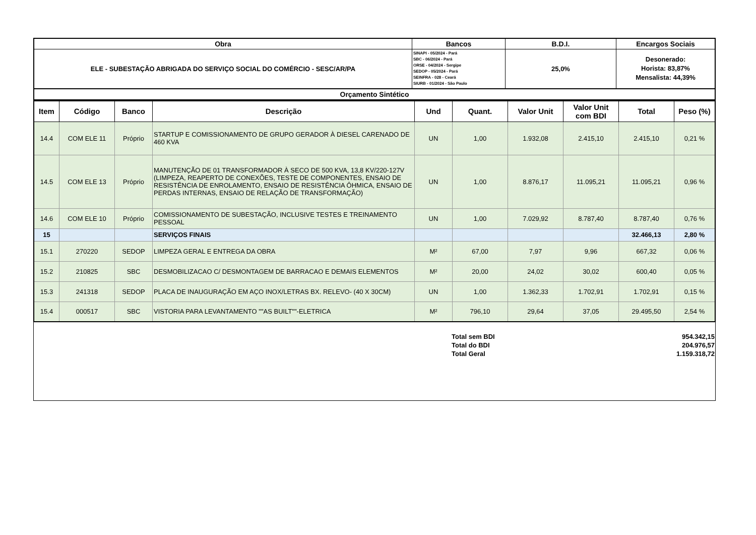| Obra | Bancos | B.D.I. | Encargos Sociais |
| ELE - SUBESTAÇÃO ABRIGADA DO SERVIÇO SOCIAL DO COMÉRCIO - SESC/AR/PA | SINAPI - 05/2024 - Pará SBC - 06/2024 - Pará ORSE - 04/2024 - Sergipe SEDOP - 05/2024 - Pará SEINFRA - 028 - Ceará SIURB - 01/2024 - São Paulo | 25,0% | Desonerado: Horista: 83,87% Mensalista: 44,39% |
| Orçamento Sintético | | | |
| Item | Código | Banco | Descrição | Und | Quant. | Valor Unit | Valor Unit com BDI | Total | Peso (%) |
| --- | --- | --- | --- | --- | --- | --- | --- | --- | --- |
| 14.4 | COM ELE 11 | Próprio | STARTUP E COMISSIONAMENTO DE GRUPO GERADOR À DIESEL CARENADO DE 460 KVA | UN | 1,00 | 1.932,08 | 2.415,10 | 2.415,10 | 0,21 % |
| 14.5 | COM ELE 13 | Próprio | MANUTENÇÃO DE 01 TRANSFORMADOR À SECO DE 500 KVA, 13,8 KV/220-127V (LIMPEZA, REAPERTO DE CONEXÕES, TESTE DE COMPONENTES, ENSAIO DE RESISTÊNCIA DE ENROLAMENTO, ENSAIO DE RESISTÊNCIA ÔHMICA, ENSAIO DE PERDAS INTERNAS, ENSAIO DE RELAÇÃO DE TRANSFORMAÇÃO) | UN | 1,00 | 8.876,17 | 11.095,21 | 11.095,21 | 0,96 % |
| 14.6 | COM ELE 10 | Próprio | COMISSIONAMENTO DE SUBESTAÇÃO, INCLUSIVE TESTES E TREINAMENTO PESSOAL | UN | 1,00 | 7.029,92 | 8.787,40 | 8.787,40 | 0,76 % |
| 15 | | | SERVIÇOS FINAIS | | | | | 32.466,13 | 2,80 % |
| 15.1 | 270220 | SEDOP | LIMPEZA GERAL E ENTREGA DA OBRA | M² | 67,00 | 7,97 | 9,96 | 667,32 | 0,06 % |
| 15.2 | 210825 | SBC | DESMOBILIZACAO C/ DESMONTAGEM DE BARRACAO E DEMAIS ELEMENTOS | M² | 20,00 | 24,02 | 30,02 | 600,40 | 0,05 % |
| 15.3 | 241318 | SEDOP | PLACA DE INAUGURAÇÃO EM AÇO INOX/LETRAS BX. RELEVO- (40 X 30CM) | UN | 1,00 | 1.362,33 | 1.702,91 | 1.702,91 | 0,15 % |
| 15.4 | 000517 | SBC | VISTORIA PARA LEVANTAMENTO ""AS BUILT""-ELETRICA | M² | 796,10 | 29,64 | 37,05 | 29.495,50 | 2,54 % |
| Total sem BDI | 954.342,15 |
| Total do BDI | 204.976,57 |
| Total Geral | 1.159.318,72 |